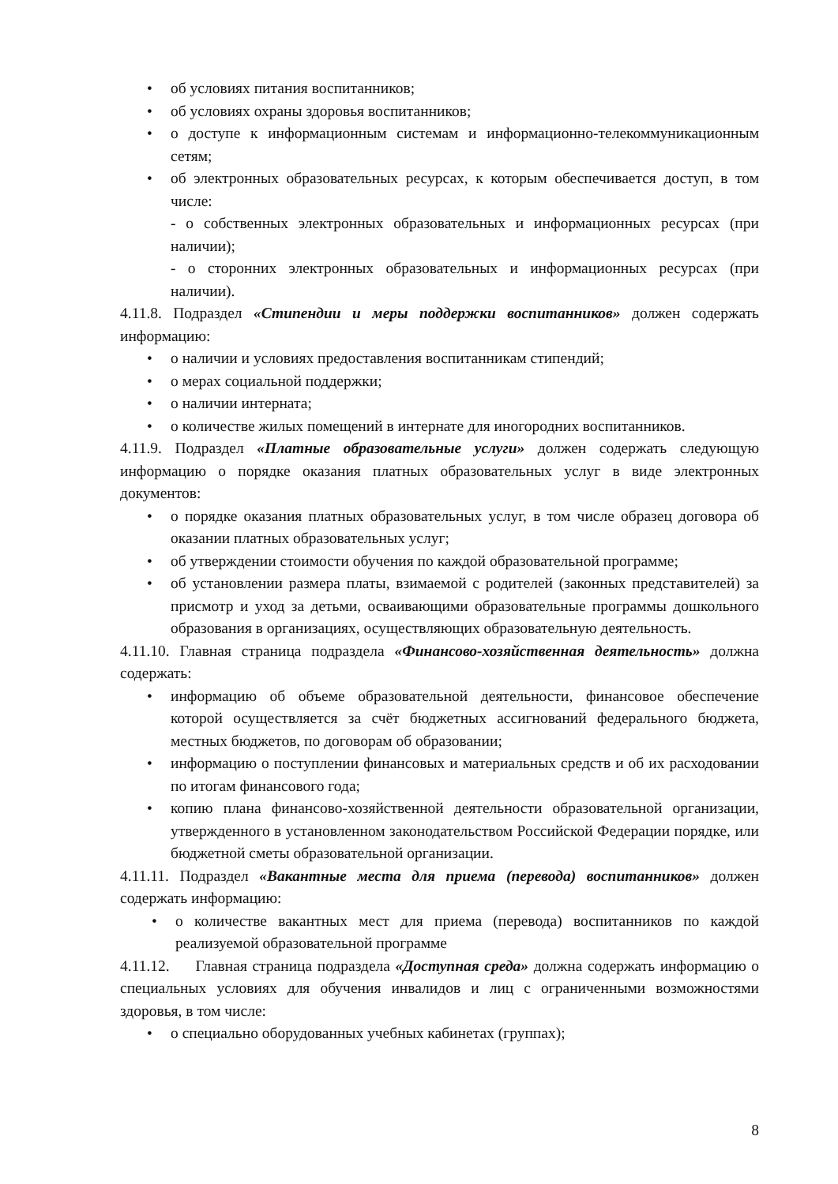• об условиях питания воспитанников;
• об условиях охраны здоровья воспитанников;
• о доступе к информационным системам и информационно-телекоммуникационным сетям;
• об электронных образовательных ресурсах, к которым обеспечивается доступ, в том числе:
- о собственных электронных образовательных и информационных ресурсах (при наличии);
- о сторонних электронных образовательных и информационных ресурсах (при наличии).
4.11.8. Подраздел «Стипендии и меры поддержки воспитанников» должен содержать информацию:
• о наличии и условиях предоставления воспитанникам стипендий;
• о мерах социальной поддержки;
• о наличии интерната;
• о количестве жилых помещений в интернате для иногородних воспитанников.
4.11.9. Подраздел «Платные образовательные услуги» должен содержать следующую информацию о порядке оказания платных образовательных услуг в виде электронных документов:
• о порядке оказания платных образовательных услуг, в том числе образец договора об оказании платных образовательных услуг;
• об утверждении стоимости обучения по каждой образовательной программе;
• об установлении размера платы, взимаемой с родителей (законных представителей) за присмотр и уход за детьми, осваивающими образовательные программы дошкольного образования в организациях, осуществляющих образовательную деятельность.
4.11.10. Главная страница подраздела «Финансово-хозяйственная деятельность» должна содержать:
• информацию об объеме образовательной деятельности, финансовое обеспечение которой осуществляется за счёт бюджетных ассигнований федерального бюджета, местных бюджетов, по договорам об образовании;
• информацию о поступлении финансовых и материальных средств и об их расходовании по итогам финансового года;
• копию плана финансово-хозяйственной деятельности образовательной организации, утвержденного в установленном законодательством Российской Федерации порядке, или бюджетной сметы образовательной организации.
4.11.11. Подраздел «Вакантные места для приема (перевода) воспитанников» должен содержать информацию:
• о количестве вакантных мест для приема (перевода) воспитанников по каждой реализуемой образовательной программе
4.11.12. Главная страница подраздела «Доступная среда» должна содержать информацию о специальных условиях для обучения инвалидов и лиц с ограниченными возможностями здоровья, в том числе:
• о специально оборудованных учебных кабинетах (группах);
8